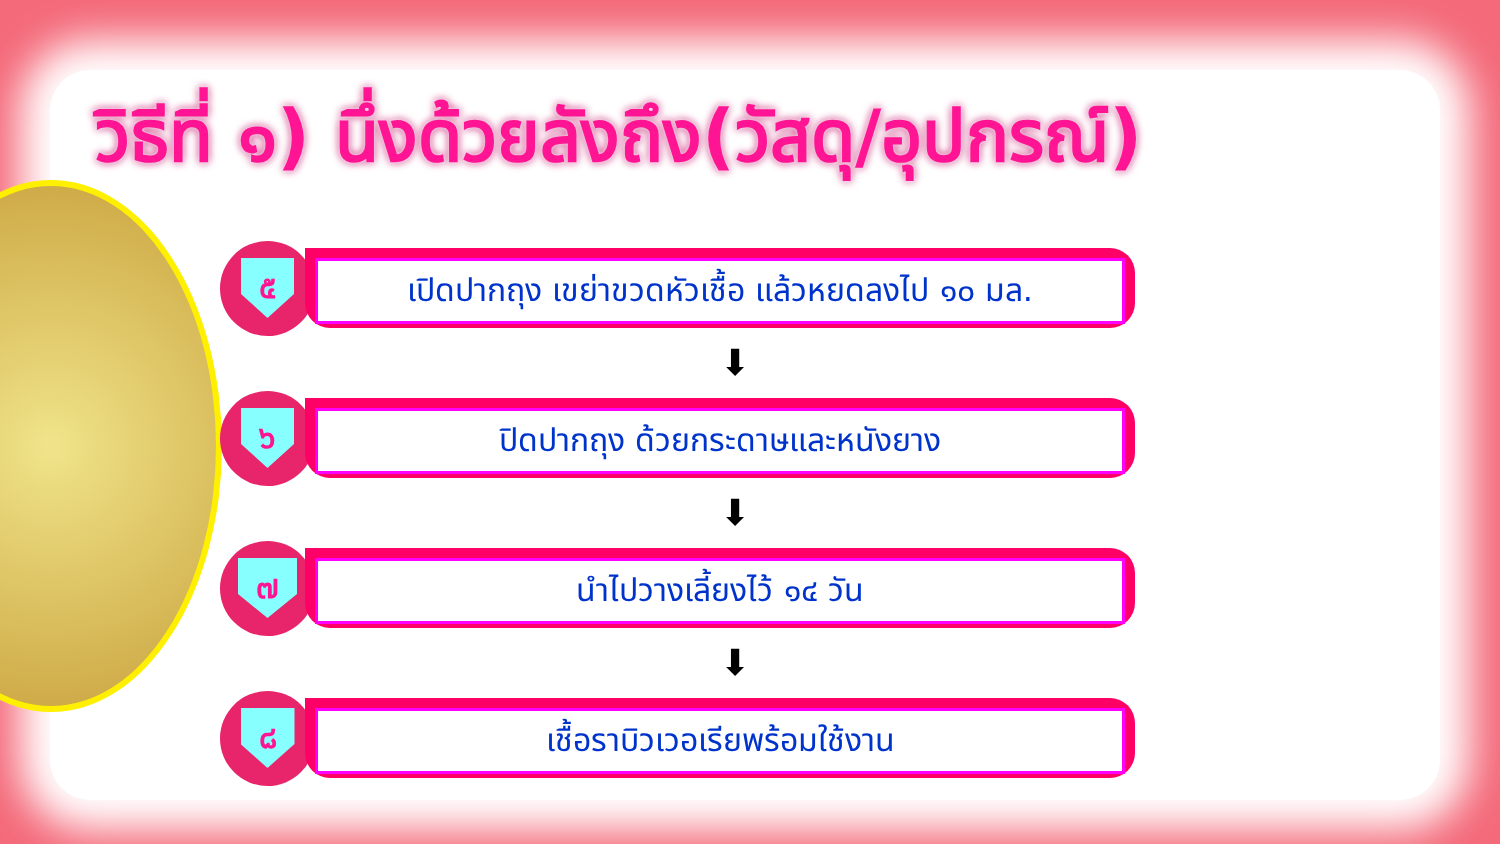วิธีที่ ๑) นึ่งด้วยลังถึง(วัสดุ/อุปกรณ์)
๕
เปิดปากถุง เขย่าขวดหัวเชื้อ แล้วหยดลงไป ๑๐ มล.
⬇
๖
ปิดปากถุง ด้วยกระดาษและหนังยาง
⬇
๗
นำไปวางเลี้ยงไว้ ๑๔ วัน
⬇
๘
เชื้อราบิวเวอเรียพร้อมใช้งาน